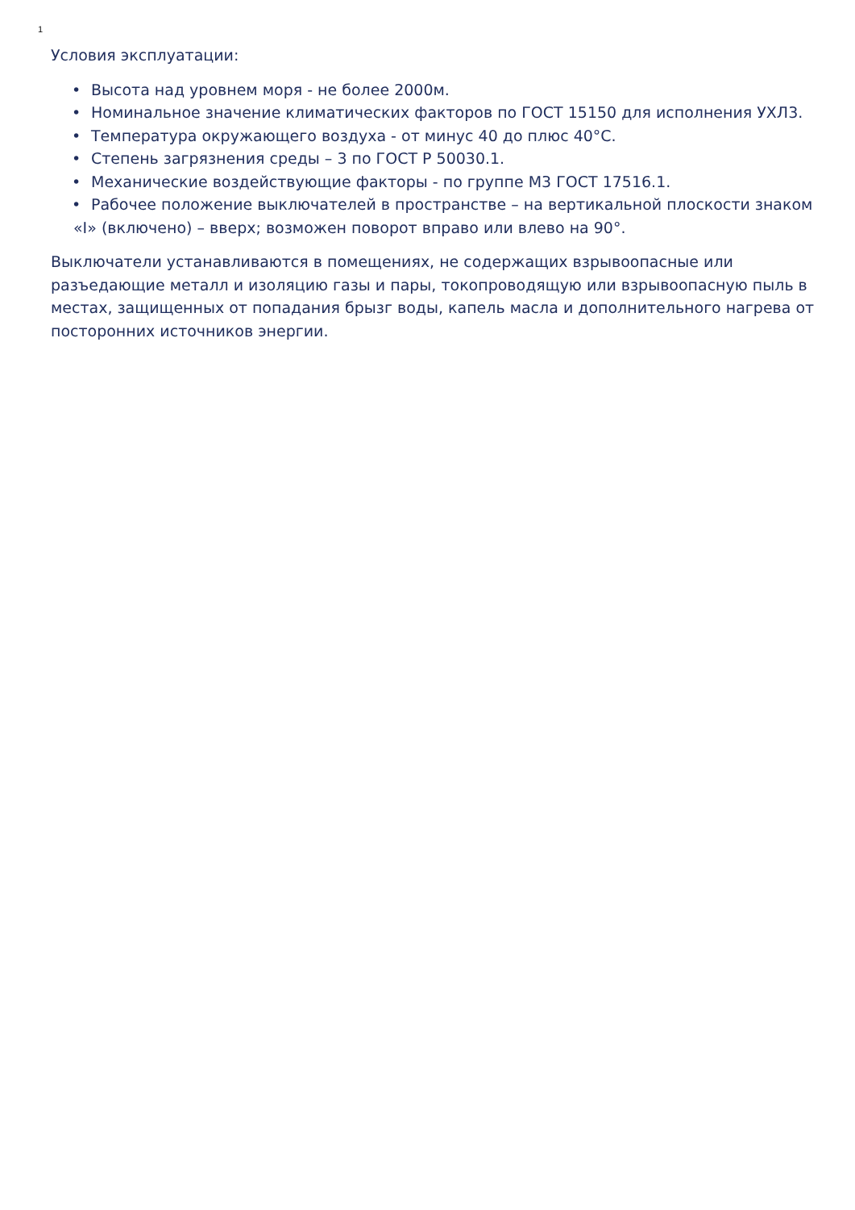1
Условия эксплуатации:
• Высота над уровнем моря - не более 2000м.
• Номинальное значение климатических факторов по ГОСТ 15150 для исполнения УХЛ3.
• Температура окружающего воздуха - от минус 40 до плюс 40°С.
• Степень загрязнения среды – 3 по ГОСТ Р 50030.1.
• Механические воздействующие факторы - по группе М3 ГОСТ 17516.1.
• Рабочее положение выключателей в пространстве – на вертикальной плоскости знаком «I» (включено) – вверх; возможен поворот вправо или влево на 90°.
Выключатели устанавливаются в помещениях, не содержащих взрывоопасные или разъедающие металл и изоляцию газы и пары, токопроводящую или взрывоопасную пыль в местах, защищенных от попадания брызг воды, капель масла и дополнительного нагрева от посторонних источников энергии.